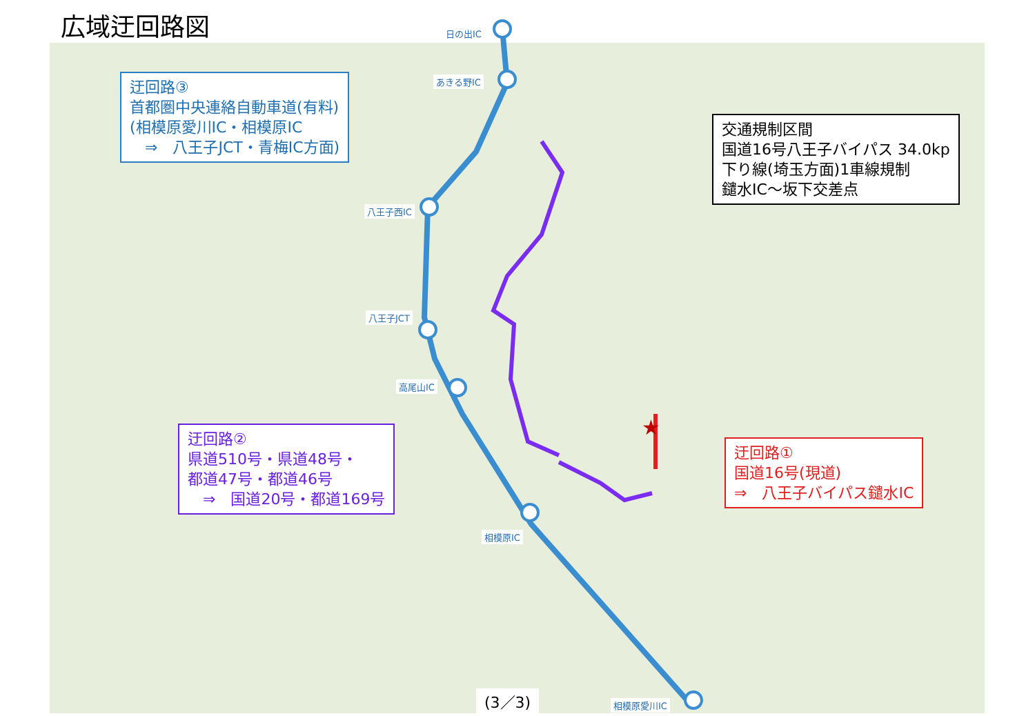★
広域迂回路図
日の出IC
あきる野IC
八王子西IC
八王子JCT
高尾山IC
相模原IC
相模原愛川IC
迂回路③
首都圏中央連絡自動車道(有料)
(相模原愛川IC・相模原IC
　⇒　八王子JCT・青梅IC方面)
交通規制区間
国道16号八王子バイパス 34.0kp
下り線(埼玉方面)1車線規制
鑓水IC～坂下交差点
迂回路②
県道510号・県道48号・
都道47号・都道46号
　⇒　国道20号・都道169号
迂回路①
国道16号(現道)
⇒　八王子バイパス鑓水IC
(3／3)